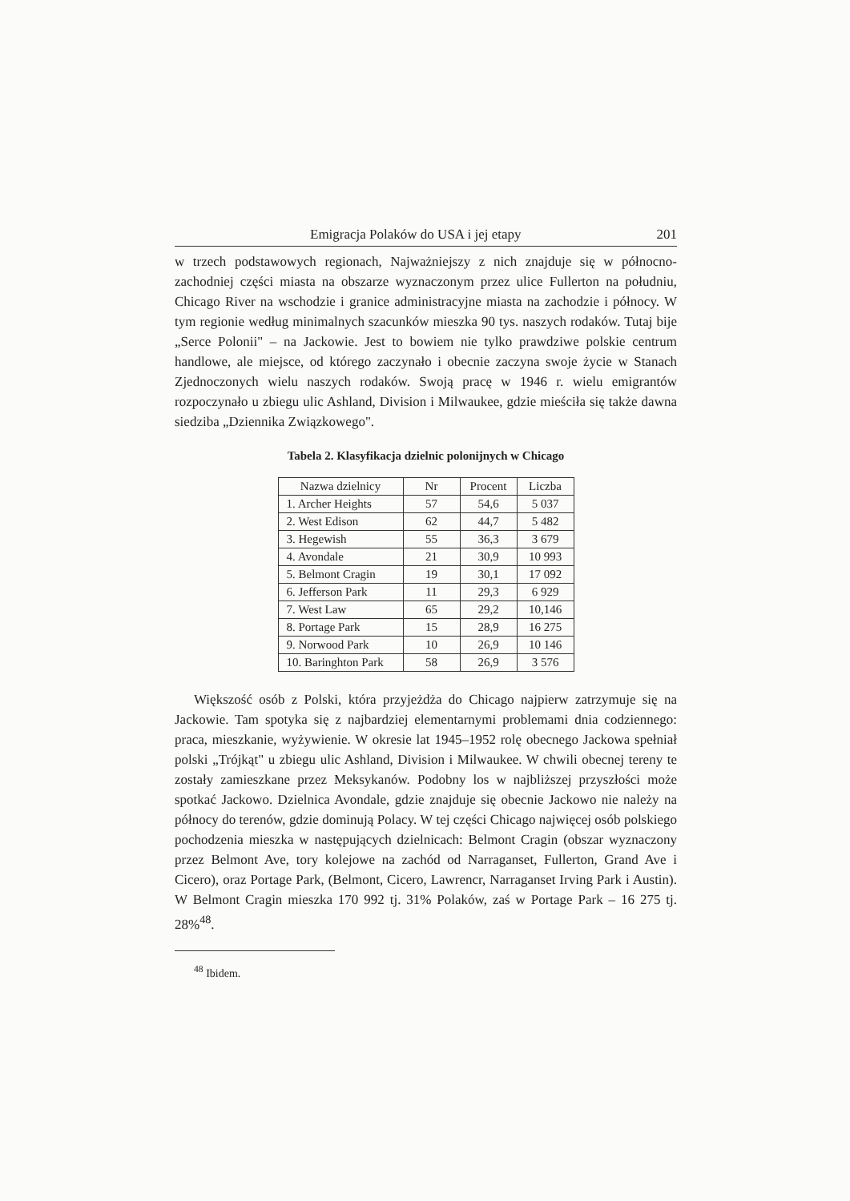Emigracja Polaków do USA i jej etapy 201
w trzech podstawowych regionach, Najważniejszy z nich znajduje się w północno-zachodniej części miasta na obszarze wyznaczonym przez ulice Fullerton na południu, Chicago River na wschodzie i granice administracyjne miasta na zachodzie i północy. W tym regionie według minimalnych szacunków mieszka 90 tys. naszych rodaków. Tutaj bije „Serce Polonii" – na Jackowie. Jest to bowiem nie tylko prawdziwe polskie centrum handlowe, ale miejsce, od którego zaczynało i obecnie zaczyna swoje życie w Stanach Zjednoczonych wielu naszych rodaków. Swoją pracę w 1946 r. wielu emigrantów rozpoczynało u zbiegu ulic Ashland, Division i Milwaukee, gdzie mieściła się także dawna siedziba „Dziennika Związkowego".
Tabela 2. Klasyfikacja dzielnic polonijnych w Chicago
| Nazwa dzielnicy | Nr | Procent | Liczba |
| --- | --- | --- | --- |
| 1. Archer Heights | 57 | 54,6 | 5 037 |
| 2. West Edison | 62 | 44,7 | 5 482 |
| 3. Hegewish | 55 | 36,3 | 3 679 |
| 4. Avondale | 21 | 30,9 | 10 993 |
| 5. Belmont Cragin | 19 | 30,1 | 17 092 |
| 6. Jefferson Park | 11 | 29,3 | 6 929 |
| 7. West Law | 65 | 29,2 | 10,146 |
| 8. Portage Park | 15 | 28,9 | 16 275 |
| 9. Norwood Park | 10 | 26,9 | 10 146 |
| 10. Baringhton Park | 58 | 26,9 | 3 576 |
Większość osób z Polski, która przyjeżdża do Chicago najpierw zatrzymuje się na Jackowie. Tam spotyka się z najbardziej elementarnymi problemami dnia codziennego: praca, mieszkanie, wyżywienie. W okresie lat 1945–1952 rolę obecnego Jackowa spełniał polski „Trójkąt" u zbiegu ulic Ashland, Division i Milwaukee. W chwili obecnej tereny te zostały zamieszkane przez Meksykanów. Podobny los w najbliższej przyszłości może spotkać Jackowo. Dzielnica Avondale, gdzie znajduje się obecnie Jackowo nie należy na północy do terenów, gdzie dominują Polacy. W tej części Chicago najwięcej osób polskiego pochodzenia mieszka w następujących dzielnicach: Belmont Cragin (obszar wyznaczony przez Belmont Ave, tory kolejowe na zachód od Narraganset, Fullerton, Grand Ave i Cicero), oraz Portage Park, (Belmont, Cicero, Lawrencr, Narraganset Irving Park i Austin). W Belmont Cragin mieszka 170 992 tj. 31% Polaków, zaś w Portage Park – 16 275 tj. 28%<sup>48</sup>.
<sup>48</sup> Ibidem.